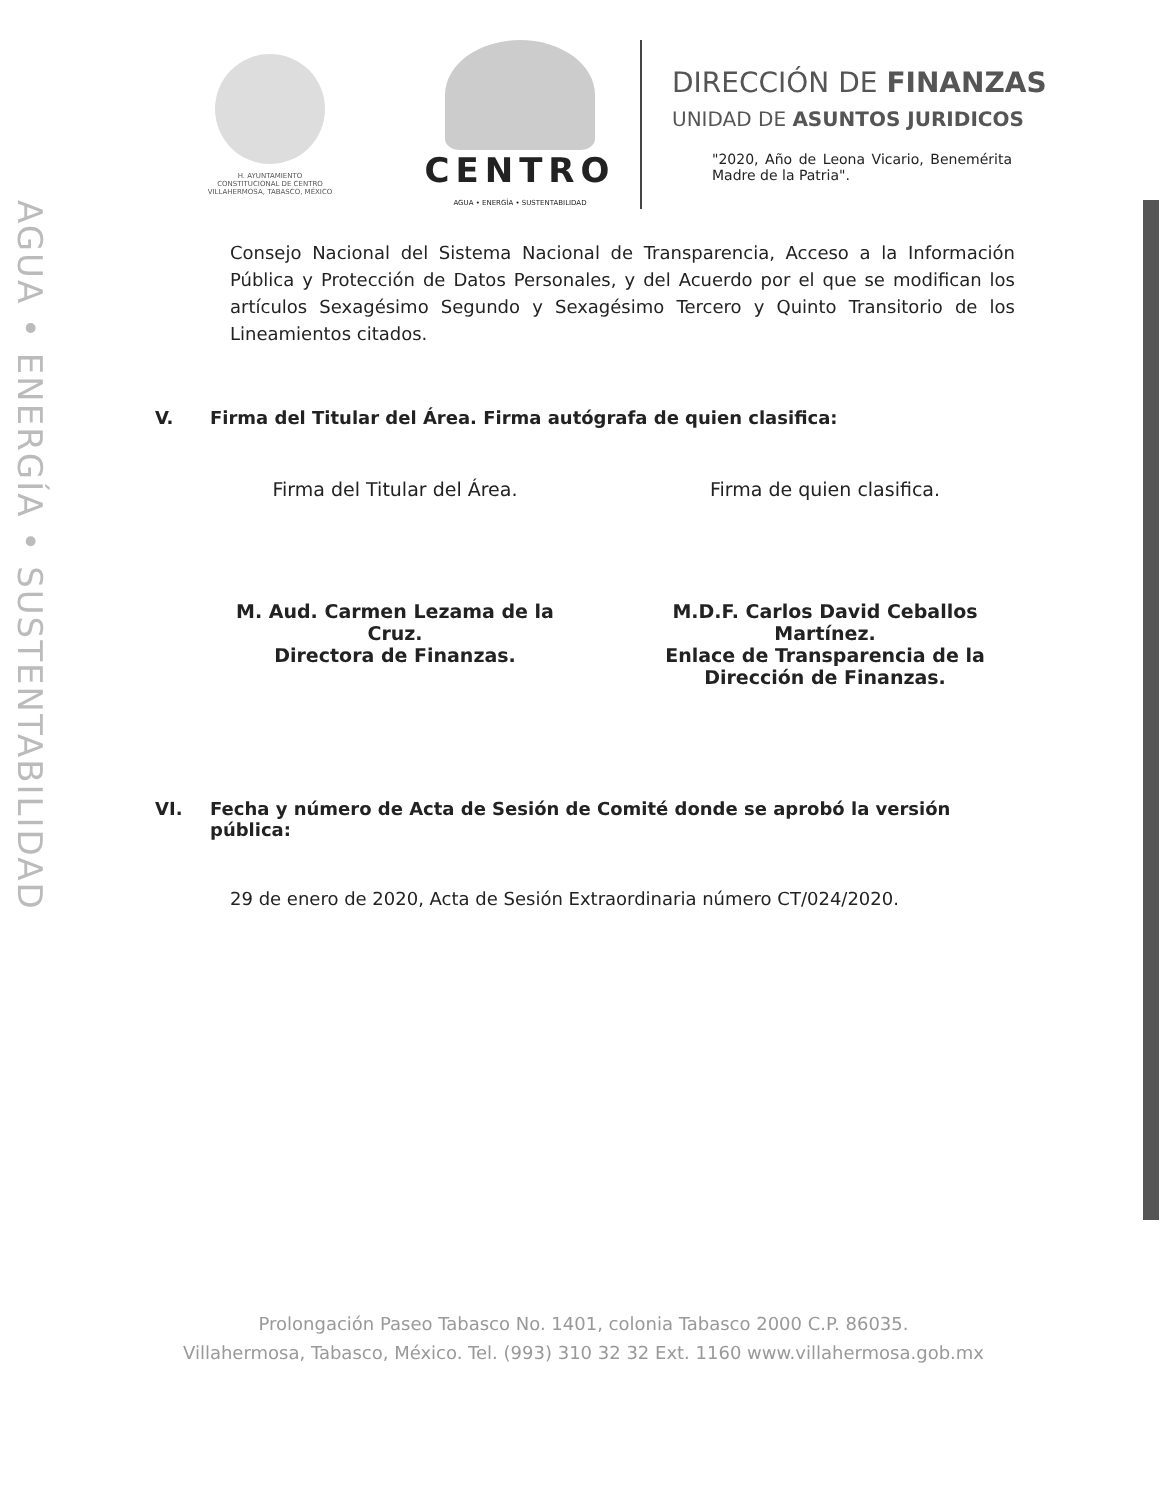AGUA • ENERGÍA • SUSTENTABILIDAD
H. AYUNTAMIENTO
CONSTITUCIONAL DE CENTRO
VILLAHERMOSA, TABASCO, MÉXICO
CENTRO
AGUA • ENERGÍA • SUSTENTABILIDAD
DIRECCIÓN DE FINANZAS
UNIDAD DE ASUNTOS JURIDICOS
"2020, Año de Leona Vicario, Benemérita Madre de la Patria".
Consejo Nacional del Sistema Nacional de Transparencia, Acceso a la Información Pública y Protección de Datos Personales, y del Acuerdo por el que se modifican los artículos Sexagésimo Segundo y Sexagésimo Tercero y Quinto Transitorio de los Lineamientos citados.
V. Firma del Titular del Área. Firma autógrafa de quien clasifica:
Firma del Titular del Área. Firma de quien clasifica.
M. Aud. Carmen Lezama de la
Cruz.
Directora de Finanzas.
M.D.F. Carlos David Ceballos
Martínez.
Enlace de Transparencia de la
Dirección de Finanzas.
VI. Fecha y número de Acta de Sesión de Comité donde se aprobó la versión
pública:
29 de enero de 2020, Acta de Sesión Extraordinaria número CT/024/2020.
Prolongación Paseo Tabasco No. 1401, colonia Tabasco 2000 C.P. 86035.
Villahermosa, Tabasco, México. Tel. (993) 310 32 32 Ext. 1160 www.villahermosa.gob.mx